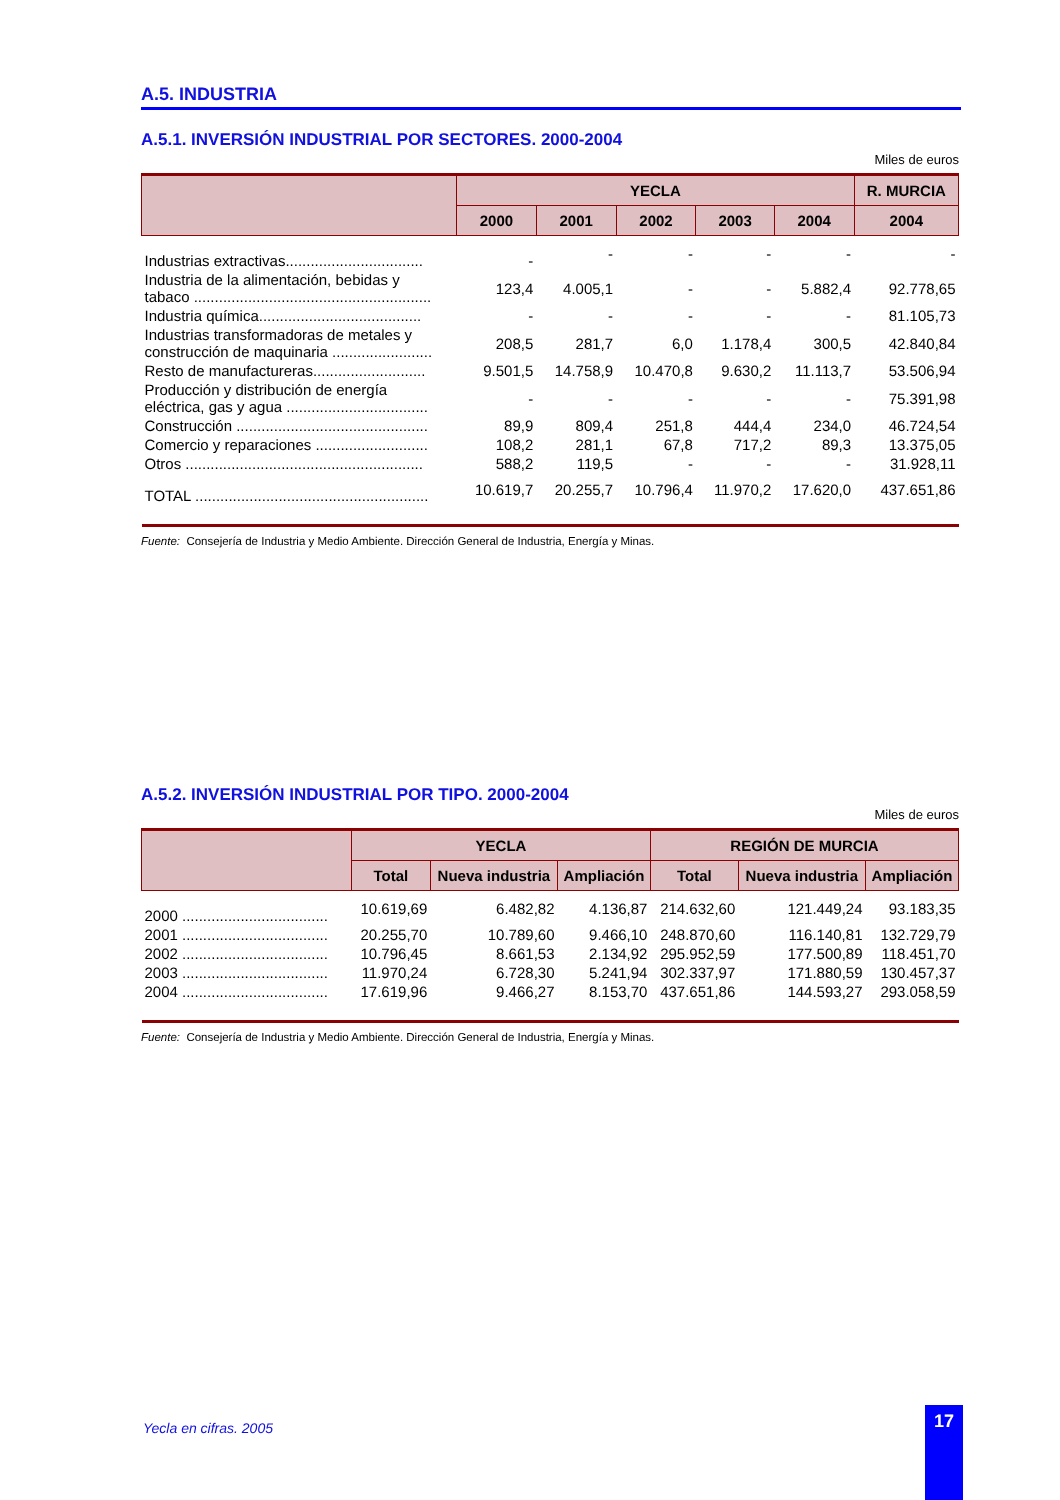A.5. INDUSTRIA
A.5.1. INVERSIÓN INDUSTRIAL POR SECTORES. 2000-2004
Miles de euros
| | YECLA | | | | | R. MURCIA |
| --- | --- | --- | --- | --- | --- | --- |
| | 2000 | 2001 | 2002 | 2003 | 2004 | 2004 |
| Industrias extractivas................................. | - | - | - | - | - | - |
| Industria de la alimentación, bebidas y tabaco ......................................................... | 123,4 | 4.005,1 | - | - | 5.882,4 | 92.778,65 |
| Industria química....................................... | - | - | - | - | - | 81.105,73 |
| Industrias transformadoras de metales y construcción de maquinaria ........................ | 208,5 | 281,7 | 6,0 | 1.178,4 | 300,5 | 42.840,84 |
| Resto de manufactureras........................... | 9.501,5 | 14.758,9 | 10.470,8 | 9.630,2 | 11.113,7 | 53.506,94 |
| Producción y distribución de energía eléctrica, gas y agua .................................. | - | - | - | - | - | 75.391,98 |
| Construcción .............................................. | 89,9 | 809,4 | 251,8 | 444,4 | 234,0 | 46.724,54 |
| Comercio y reparaciones ........................... | 108,2 | 281,1 | 67,8 | 717,2 | 89,3 | 13.375,05 |
| Otros ......................................................... | 588,2 | 119,5 | - | - | - | 31.928,11 |
| TOTAL ........................................................ | 10.619,7 | 20.255,7 | 10.796,4 | 11.970,2 | 17.620,0 | 437.651,86 |
Fuente: Consejería de Industria y Medio Ambiente. Dirección General de Industria, Energía y Minas.
A.5.2. INVERSIÓN INDUSTRIAL POR TIPO. 2000-2004
Miles de euros
| | YECLA | | | REGIÓN DE MURCIA | | |
| --- | --- | --- | --- | --- | --- | --- |
| | Total | Nueva industria | Ampliación | Total | Nueva industria | Ampliación |
| 2000 ................................... | 10.619,69 | 6.482,82 | 4.136,87 | 214.632,60 | 121.449,24 | 93.183,35 |
| 2001 ................................... | 20.255,70 | 10.789,60 | 9.466,10 | 248.870,60 | 116.140,81 | 132.729,79 |
| 2002 ................................... | 10.796,45 | 8.661,53 | 2.134,92 | 295.952,59 | 177.500,89 | 118.451,70 |
| 2003 ................................... | 11.970,24 | 6.728,30 | 5.241,94 | 302.337,97 | 171.880,59 | 130.457,37 |
| 2004 ................................... | 17.619,96 | 9.466,27 | 8.153,70 | 437.651,86 | 144.593,27 | 293.058,59 |
Fuente: Consejería de Industria y Medio Ambiente. Dirección General de Industria, Energía y Minas.
Yecla en cifras. 2005
17